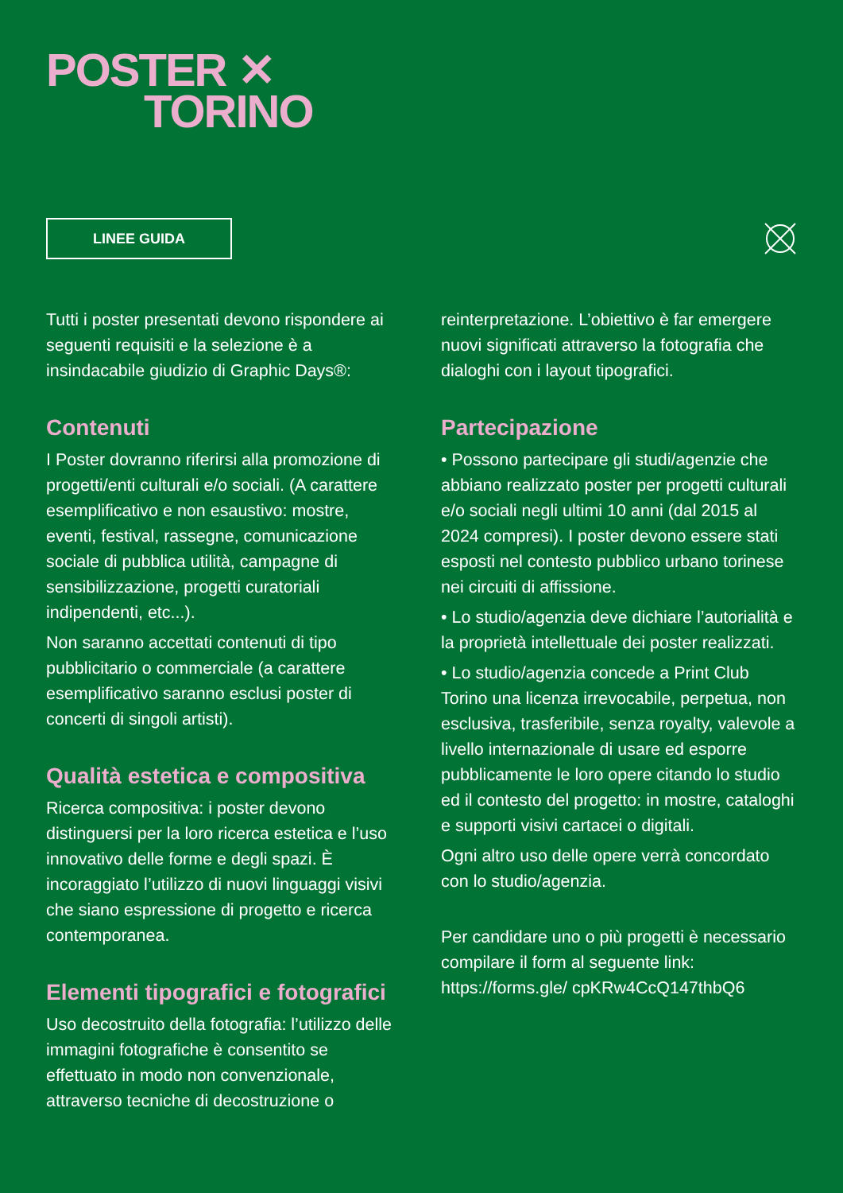POSTER ✕
TORINO
LINEE GUIDA
Tutti i poster presentati devono rispondere ai seguenti requisiti e la selezione è a insindacabile giudizio di Graphic Days®:
Contenuti
I Poster dovranno riferirsi alla promozione di progetti/enti culturali e/o sociali. (A carattere esemplificativo e non esaustivo: mostre, eventi, festival, rassegne, comunicazione sociale di pubblica utilità, campagne di sensibilizzazione, progetti curatoriali indipendenti, etc...).
Non saranno accettati contenuti di tipo pubblicitario o commerciale (a carattere esemplificativo saranno esclusi poster di concerti di singoli artisti).
Qualità estetica e compositiva
Ricerca compositiva: i poster devono distinguersi per la loro ricerca estetica e l’uso innovativo delle forme e degli spazi. È incoraggiato l’utilizzo di nuovi linguaggi visivi che siano espressione di progetto e ricerca contemporanea.
Elementi tipografici e fotografici
Uso decostruito della fotografia: l’utilizzo delle immagini fotografiche è consentito se effettuato in modo non convenzionale, attraverso tecniche di decostruzione o
reinterpretazione. L’obiettivo è far emergere nuovi significati attraverso la fotografia che dialoghi con i layout tipografici.
Partecipazione
• Possono partecipare gli studi/agenzie che abbiano realizzato poster per progetti culturali e/o sociali negli ultimi 10 anni (dal 2015 al 2024 compresi). I poster devono essere stati esposti nel contesto pubblico urbano torinese nei circuiti di affissione.
• Lo studio/agenzia deve dichiare l’autorialità e la proprietà intellettuale dei poster realizzati.
• Lo studio/agenzia concede a Print Club Torino una licenza irrevocabile, perpetua, non esclusiva, trasferibile, senza royalty, valevole a livello internazionale di usare ed esporre pubblicamente le loro opere citando lo studio ed il contesto del progetto: in mostre, cataloghi e supporti visivi cartacei o digitali.
Ogni altro uso delle opere verrà concordato con lo studio/agenzia.
Per candidare uno o più progetti è necessario compilare il form al seguente link: https://forms.gle/ cpKRw4CcQ147thbQ6